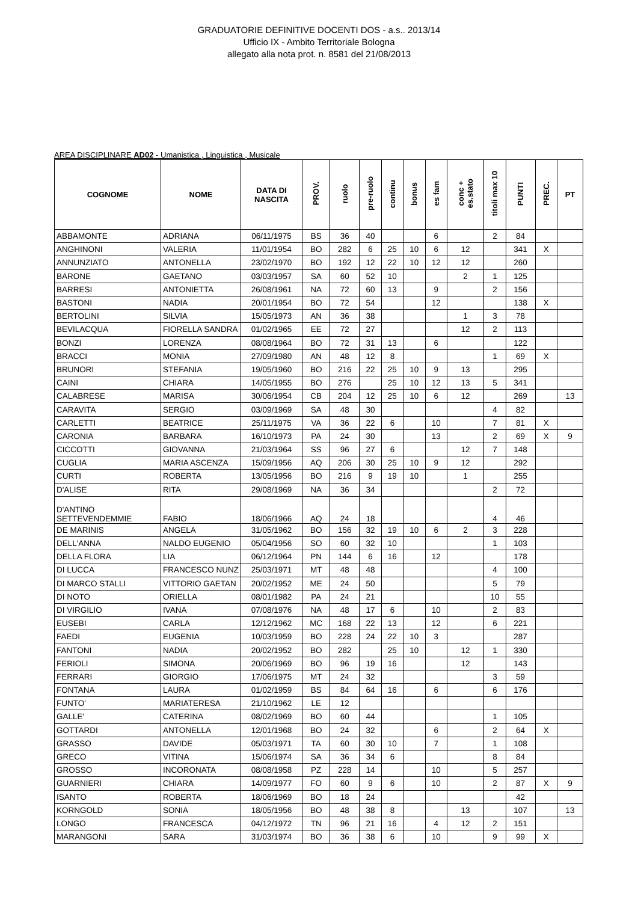GRADUATORIE DEFINITIVE DOCENTI DOS - a.s.. 2013/14
Ufficio IX - Ambito Territoriale Bologna
allegato alla nota prot. n. 8581 del 21/08/2013
AREA DISCIPLINARE AD02 - Umanistica , Linguistica , Musicale
| COGNOME | NOME | DATA DI NASCITA | PROV. | ruolo | pre-ruolo | continu | bonus | es fam | conc + es.stato | titoli max 10 | PUNTI | PREC. | PT |
| --- | --- | --- | --- | --- | --- | --- | --- | --- | --- | --- | --- | --- | --- |
| ABBAMONTE | ADRIANA | 06/11/1975 | BS | 36 | 40 | | | 6 | | 2 | 84 | | |
| ANGHINONI | VALERIA | 11/01/1954 | BO | 282 | 6 | 25 | 10 | 6 | 12 | | 341 | X | |
| ANNUNZIATO | ANTONELLA | 23/02/1970 | BO | 192 | 12 | 22 | 10 | 12 | 12 | | 260 | | |
| BARONE | GAETANO | 03/03/1957 | SA | 60 | 52 | 10 | | | 2 | 1 | 125 | | |
| BARRESI | ANTONIETTA | 26/08/1961 | NA | 72 | 60 | 13 | | 9 | | 2 | 156 | | |
| BASTONI | NADIA | 20/01/1954 | BO | 72 | 54 | | | 12 | | | 138 | X | |
| BERTOLINI | SILVIA | 15/05/1973 | AN | 36 | 38 | | | | 1 | 3 | 78 | | |
| BEVILACQUA | FIORELLA SANDRA | 01/02/1965 | EE | 72 | 27 | | | | 12 | 2 | 113 | | |
| BONZI | LORENZA | 08/08/1964 | BO | 72 | 31 | 13 | | 6 | | | 122 | | |
| BRACCI | MONIA | 27/09/1980 | AN | 48 | 12 | 8 | | | | 1 | 69 | X | |
| BRUNORI | STEFANIA | 19/05/1960 | BO | 216 | 22 | 25 | 10 | 9 | 13 | | 295 | | |
| CAINI | CHIARA | 14/05/1955 | BO | 276 | | 25 | 10 | 12 | 13 | 5 | 341 | | |
| CALABRESE | MARISA | 30/06/1954 | CB | 204 | 12 | 25 | 10 | 6 | 12 | | 269 | | 13 |
| CARAVITA | SERGIO | 03/09/1969 | SA | 48 | 30 | | | | | 4 | 82 | | |
| CARLETTI | BEATRICE | 25/11/1975 | VA | 36 | 22 | 6 | | 10 | | 7 | 81 | X | |
| CARONIA | BARBARA | 16/10/1973 | PA | 24 | 30 | | | 13 | | 2 | 69 | X | 9 |
| CICCOTTI | GIOVANNA | 21/03/1964 | SS | 96 | 27 | 6 | | | 12 | 7 | 148 | | |
| CUGLIA | MARIA ASCENZA | 15/09/1956 | AQ | 206 | 30 | 25 | 10 | 9 | 12 | | 292 | | |
| CURTI | ROBERTA | 13/05/1956 | BO | 216 | 9 | 19 | 10 | | 1 | | 255 | | |
| D'ALISE | RITA | 29/08/1969 | NA | 36 | 34 | | | | | 2 | 72 | | |
| D'ANTINO SETTEVENDEMMIE | FABIO | 18/06/1966 | AQ | 24 | 18 | | | | | 4 | 46 | | |
| DE MARINIS | ANGELA | 31/05/1962 | BO | 156 | 32 | 19 | 10 | 6 | 2 | 3 | 228 | | |
| DELL'ANNA | NALDO EUGENIO | 05/04/1956 | SO | 60 | 32 | 10 | | | | 1 | 103 | | |
| DELLA FLORA | LIA | 06/12/1964 | PN | 144 | 6 | 16 | | 12 | | | 178 | | |
| DI LUCCA | FRANCESCO NUNZ | 25/03/1971 | MT | 48 | 48 | | | | | 4 | 100 | | |
| DI MARCO STALLI | VITTORIO GAETAN | 20/02/1952 | ME | 24 | 50 | | | | | 5 | 79 | | |
| DI NOTO | ORIELLA | 08/01/1982 | PA | 24 | 21 | | | | | 10 | 55 | | |
| DI VIRGILIO | IVANA | 07/08/1976 | NA | 48 | 17 | 6 | | 10 | | 2 | 83 | | |
| EUSEBI | CARLA | 12/12/1962 | MC | 168 | 22 | 13 | | 12 | | 6 | 221 | | |
| FAEDI | EUGENIA | 10/03/1959 | BO | 228 | 24 | 22 | 10 | 3 | | | 287 | | |
| FANTONI | NADIA | 20/02/1952 | BO | 282 | | 25 | 10 | | 12 | 1 | 330 | | |
| FERIOLI | SIMONA | 20/06/1969 | BO | 96 | 19 | 16 | | | 12 | | 143 | | |
| FERRARI | GIORGIO | 17/06/1975 | MT | 24 | 32 | | | | | 3 | 59 | | |
| FONTANA | LAURA | 01/02/1959 | BS | 84 | 64 | 16 | | 6 | | 6 | 176 | | |
| FUNTO' | MARIATERESA | 21/10/1962 | LE | 12 | | | | | | | | | |
| GALLE' | CATERINA | 08/02/1969 | BO | 60 | 44 | | | | | 1 | 105 | | |
| GOTTARDI | ANTONELLA | 12/01/1968 | BO | 24 | 32 | | | 6 | | 2 | 64 | X | |
| GRASSO | DAVIDE | 05/03/1971 | TA | 60 | 30 | 10 | | 7 | | 1 | 108 | | |
| GRECO | VITINA | 15/06/1974 | SA | 36 | 34 | 6 | | | | 8 | 84 | | |
| GROSSO | INCORONATA | 08/08/1958 | PZ | 228 | 14 | | | 10 | | 5 | 257 | | |
| GUARNIERI | CHIARA | 14/09/1977 | FO | 60 | 9 | 6 | | 10 | | 2 | 87 | X | 9 |
| ISANTO | ROBERTA | 18/06/1969 | BO | 18 | 24 | | | | | | 42 | | |
| KORNGOLD | SONIA | 18/05/1956 | BO | 48 | 38 | 8 | | | 13 | | 107 | | 13 |
| LONGO | FRANCESCA | 04/12/1972 | TN | 96 | 21 | 16 | | 4 | 12 | 2 | 151 | | |
| MARANGONI | SARA | 31/03/1974 | BO | 36 | 38 | 6 | | 10 | | 9 | 99 | X | |